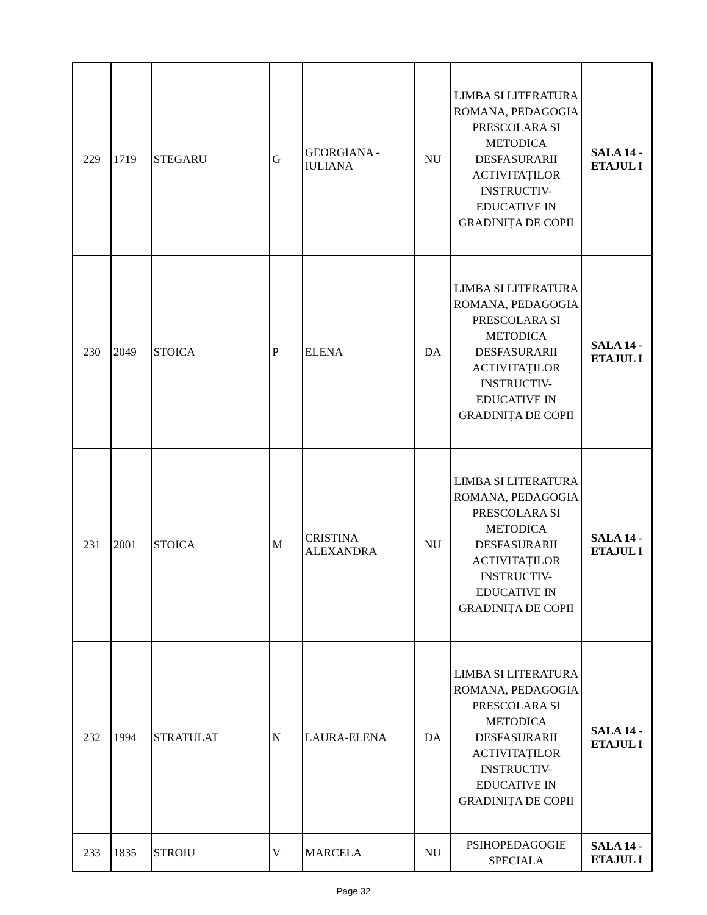| 229 | 1719 | STEGARU | G | GEORGIANA - IULIANA | NU | LIMBA SI LITERATURA ROMANA, PEDAGOGIA PRESCOLARA SI METODICA DESFASURARII ACTIVITAȚILOR INSTRUCTIV-EDUCATIVE IN GRADINIȚA DE COPII | SALA 14 - ETAJUL I |
| 230 | 2049 | STOICA | P | ELENA | DA | LIMBA SI LITERATURA ROMANA, PEDAGOGIA PRESCOLARA SI METODICA DESFASURARII ACTIVITAȚILOR INSTRUCTIV-EDUCATIVE IN GRADINIȚA DE COPII | SALA 14 - ETAJUL I |
| 231 | 2001 | STOICA | M | CRISTINA ALEXANDRA | NU | LIMBA SI LITERATURA ROMANA, PEDAGOGIA PRESCOLARA SI METODICA DESFASURARII ACTIVITAȚILOR INSTRUCTIV-EDUCATIVE IN GRADINIȚA DE COPII | SALA 14 - ETAJUL I |
| 232 | 1994 | STRATULAT | N | LAURA-ELENA | DA | LIMBA SI LITERATURA ROMANA, PEDAGOGIA PRESCOLARA SI METODICA DESFASURARII ACTIVITAȚILOR INSTRUCTIV-EDUCATIVE IN GRADINIȚA DE COPII | SALA 14 - ETAJUL I |
| 233 | 1835 | STROIU | V | MARCELA | NU | PSIHOPEDAGOGIE SPECIALA | SALA 14 - ETAJUL I |
Page 32